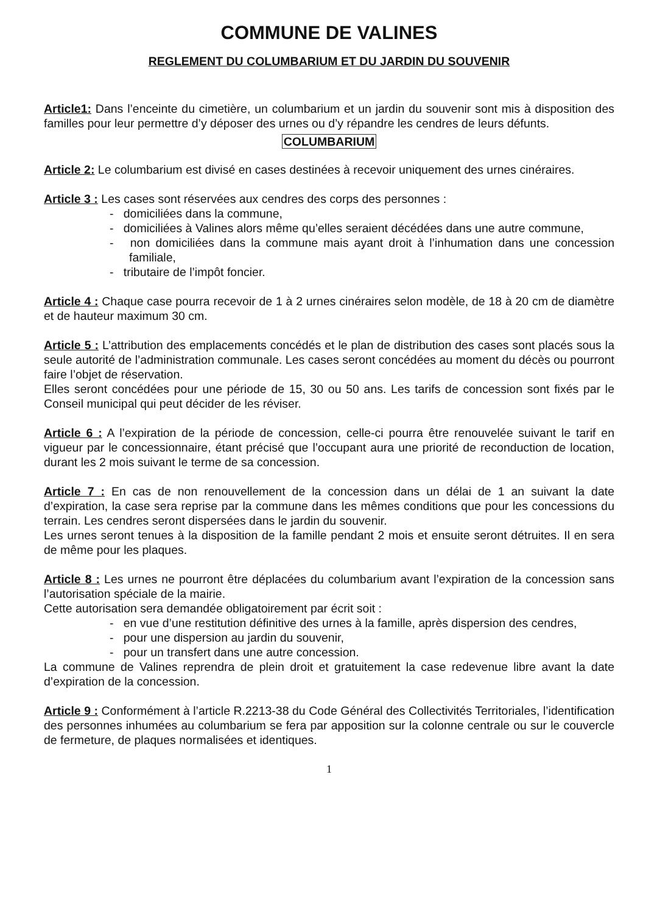COMMUNE DE VALINES
REGLEMENT DU COLUMBARIUM ET DU JARDIN DU SOUVENIR
Article1: Dans l’enceinte du cimetière, un columbarium et un jardin du souvenir sont mis à disposition des familles pour leur permettre d’y déposer des urnes ou d’y répandre les cendres de leurs défunts.
COLUMBARIUM
Article 2: Le columbarium est divisé en cases destinées à recevoir uniquement des urnes cinéraires.
Article 3 : Les cases sont réservées aux cendres des corps des personnes :
- domiciliées dans la commune,
- domiciliées à Valines alors même qu’elles seraient décédées dans une autre commune,
- non domiciliées dans la commune mais ayant droit à l’inhumation dans une concession familiale,
- tributaire de l’impôt foncier.
Article 4 : Chaque case pourra recevoir de 1 à 2 urnes cinéraires selon modèle, de 18 à 20 cm de diamètre et de hauteur maximum 30 cm.
Article 5 : L’attribution des emplacements concédés et le plan de distribution des cases sont placés sous la seule autorité de l’administration communale. Les cases seront concédées au moment du décès ou pourront faire l’objet de réservation.
Elles seront concédées pour une période de 15, 30 ou 50 ans. Les tarifs de concession sont fixés par le Conseil municipal qui peut décider de les réviser.
Article 6 : A l’expiration de la période de concession, celle-ci pourra être renouvelée suivant le tarif en vigueur par le concessionnaire, étant précisé que l’occupant aura une priorité de reconduction de location, durant les 2 mois suivant le terme de sa concession.
Article 7 : En cas de non renouvellement de la concession dans un délai de 1 an suivant la date d’expiration, la case sera reprise par la commune dans les mêmes conditions que pour les concessions du terrain. Les cendres seront dispersées dans le jardin du souvenir.
Les urnes seront tenues à la disposition de la famille pendant 2 mois et ensuite seront détruites. Il en sera de même pour les plaques.
Article 8 : Les urnes ne pourront être déplacées du columbarium avant l’expiration de la concession sans l’autorisation spéciale de la mairie.
Cette autorisation sera demandée obligatoirement par écrit soit :
- en vue d’une restitution définitive des urnes à la famille, après dispersion des cendres,
- pour une dispersion au jardin du souvenir,
- pour un transfert dans une autre concession.
La commune de Valines reprendra de plein droit et gratuitement la case redevenue libre avant la date d’expiration de la concession.
Article 9 : Conformément à l’article R.2213-38 du Code Général des Collectivités Territoriales, l’identification des personnes inhumées au columbarium se fera par apposition sur la colonne centrale ou sur le couvercle de fermeture, de plaques normalisées et identiques.
1